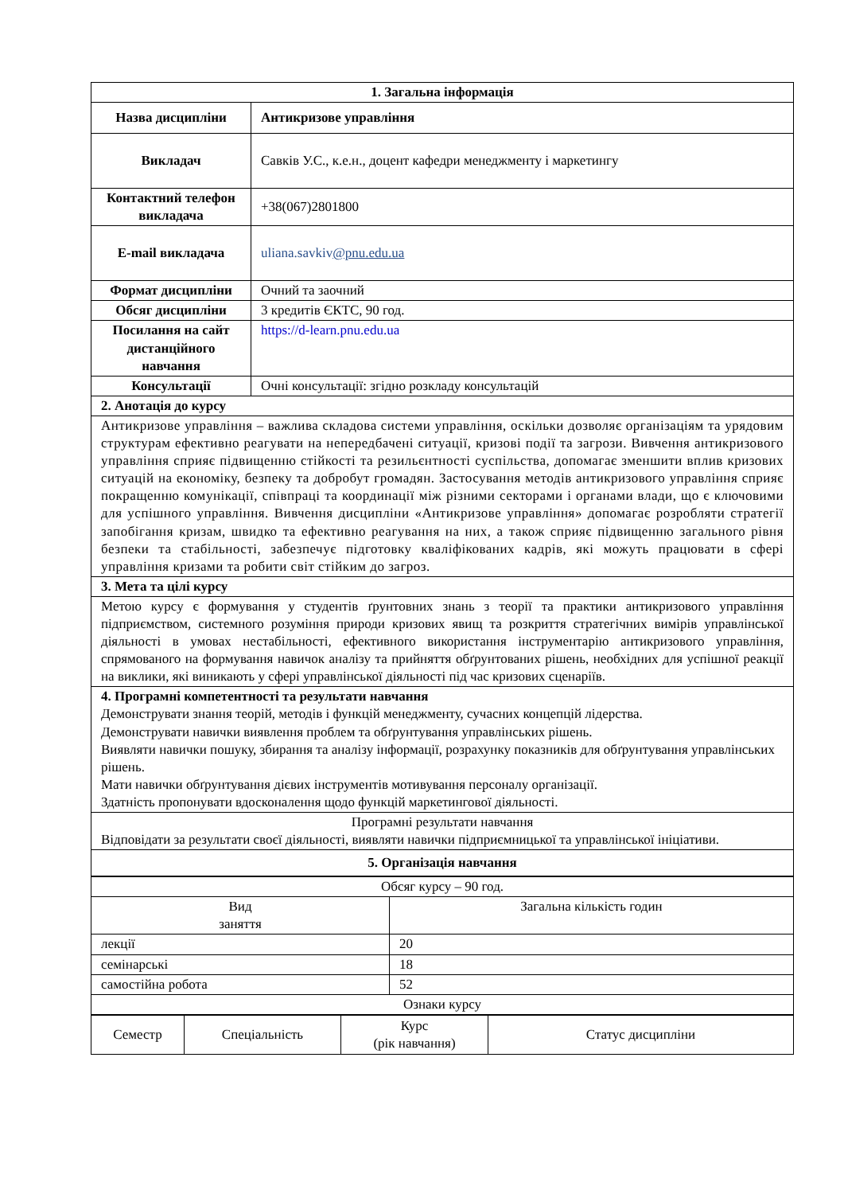| 1. Загальна інформація | |
| --- | --- |
| Назва дисципліни | Антикризове управління |
| Викладач | Савків У.С., к.е.н., доцент кафедри менеджменту і маркетингу |
| Контактний телефон викладача | +38(067)2801800 |
| E-mail викладача | uliana.savkiv @pnu.edu.ua |
| Формат дисципліни | Очний та заочний |
| Обсяг дисципліни | 3 кредитів ЄКТС, 90 год. |
| Посилання на сайт дистанційного навчання | https://d-learn.pnu.edu.ua |
| Консультації | Очні консультації: згідно розкладу консультацій |
| 2. Анотація до курсу | |
| Антикризове управління – важлива складова системи управління, оскільки дозволяє організаціям та урядовим структурам ефективно реагувати на непередбачені ситуації, кризові події та загрози. Вивчення антикризового управління сприяє підвищенню стійкості та резильєнтності суспільства, допомагає зменшити вплив кризових ситуацій на економіку, безпеку та добробут громадян. Застосування методів антикризового управління сприяє покращенню комунікації, співпраці та координації між різними секторами і органами влади, що є ключовими для успішного управління. Вивчення дисципліни «Антикризове управління» допомагає розробляти стратегії запобігання кризам, швидко та ефективно реагування на них, а також сприяє підвищенню загального рівня безпеки та стабільності, забезпечує підготовку кваліфікованих кадрів, які можуть працювати в сфері управління кризами та робити світ стійким до загроз. | |
| 3. Мета та цілі курсу | |
| Метою курсу є формування у студентів ґрунтовних знань з теорії та практики антикризового управління підприємством, системного розуміння природи кризових явищ та розкриття стратегічних вимірів управлінської діяльності в умовах нестабільності, ефективного використання інструментарію антикризового управління, спрямованого на формування навичок аналізу та прийняття обґрунтованих рішень, необхідних для успішної реакції на виклики, які виникають у сфері управлінської діяльності під час кризових сценаріїв. | |
| 4. Програмні компетентності та результати навчання Демонструвати знання теорій, методів і функцій менеджменту, сучасних концепцій лідерства. Демонструвати навички виявлення проблем та обґрунтування управлінських рішень. Виявляти навички пошуку, збирання та аналізу інформації, розрахунку показників для обґрунтування управлінських рішень. Мати навички обґрунтування дієвих інструментів мотивування персоналу організації. Здатність пропонувати вдосконалення щодо функцій маркетингової діяльності. | |
| Програмні результати навчання Відповідати за результати своєї діяльності, виявляти навички підприємницької та управлінської ініціативи. | |
| 5. Організація навчання | |
| Обсяг курсу – 90 год. | |
| Вид заняття | Загальна кількість годин |
| лекції | 20 |
| семінарські | 18 |
| самостійна робота | 52 |
| Ознаки курсу | |
| Семестр | Спеціальність | Курс (рік навчання) | Статус дисципліни |